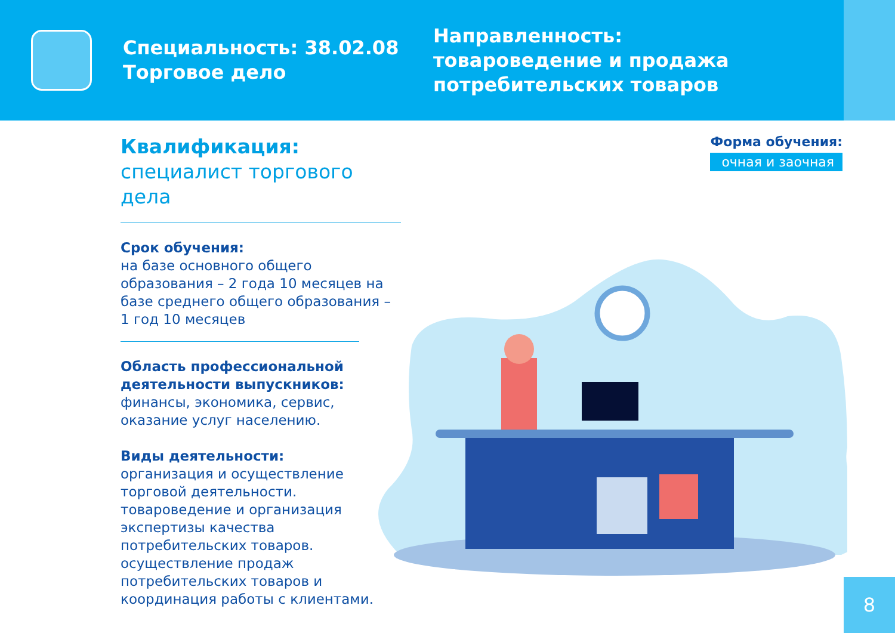Специальность: 38.02.08 Торговое дело
Направленность:
товароведение и продажа
потребительских товаров
Квалификация:
специалист торгового дела
Срок обучения:
на базе основного общего образования – 2 года 10 месяцев на базе среднего общего образования – 1 год 10 месяцев
Область профессиональной деятельности выпускников:
финансы, экономика, сервис, оказание услуг населению.
Виды деятельности:
организация и осуществление торговой деятельности. товароведение и организация экспертизы качества потребительских товаров. осуществление продаж потребительских товаров и координация работы с клиентами.
Форма обучения:
очная и заочная
8